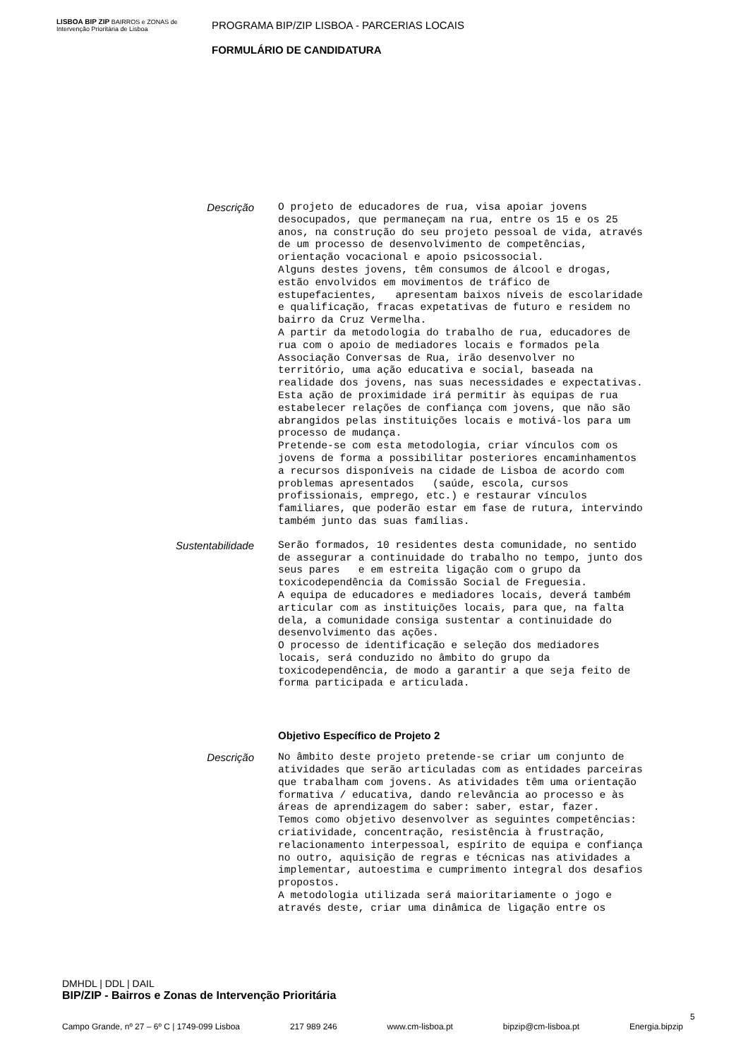LISBOA BIP ZIP BAIRROS e ZONAS de Intervenção Prioritária de Lisboa
PROGRAMA BIP/ZIP LISBOA - PARCERIAS LOCAIS
FORMULÁRIO DE CANDIDATURA
Descrição
O projeto de educadores de rua, visa apoiar jovens desocupados, que permaneçam na rua, entre os 15 e os 25 anos, na construção do seu projeto pessoal de vida, através de um processo de desenvolvimento de competências, orientação vocacional e apoio psicossocial. Alguns destes jovens, têm consumos de álcool e drogas, estão envolvidos em movimentos de tráfico de estupefacientes, apresentam baixos níveis de escolaridade e qualificação, fracas expetativas de futuro e residem no bairro da Cruz Vermelha. A partir da metodologia do trabalho de rua, educadores de rua com o apoio de mediadores locais e formados pela Associação Conversas de Rua, irão desenvolver no território, uma ação educativa e social, baseada na realidade dos jovens, nas suas necessidades e expectativas. Esta ação de proximidade irá permitir às equipas de rua estabelecer relações de confiança com jovens, que não são abrangidos pelas instituições locais e motivá-los para um processo de mudança. Pretende-se com esta metodologia, criar vínculos com os jovens de forma a possibilitar posteriores encaminhamentos a recursos disponíveis na cidade de Lisboa de acordo com problemas apresentados (saúde, escola, cursos profissionais, emprego, etc.) e restaurar vínculos familiares, que poderão estar em fase de rutura, intervindo também junto das suas famílias.
Sustentabilidade
Serão formados, 10 residentes desta comunidade, no sentido de assegurar a continuidade do trabalho no tempo, junto dos seus pares e em estreita ligação com o grupo da toxicodependência da Comissão Social de Freguesia. A equipa de educadores e mediadores locais, deverá também articular com as instituições locais, para que, na falta dela, a comunidade consiga sustentar a continuidade do desenvolvimento das ações. O processo de identificação e seleção dos mediadores locais, será conduzido no âmbito do grupo da toxicodependência, de modo a garantir a que seja feito de forma participada e articulada.
Objetivo Específico de Projeto 2
Descrição
No âmbito deste projeto pretende-se criar um conjunto de atividades que serão articuladas com as entidades parceiras que trabalham com jovens. As atividades têm uma orientação formativa / educativa, dando relevância ao processo e às áreas de aprendizagem do saber: saber, estar, fazer. Temos como objetivo desenvolver as seguintes competências: criatividade, concentração, resistência à frustração, relacionamento interpessoal, espírito de equipa e confiança no outro, aquisição de regras e técnicas nas atividades a implementar, autoestima e cumprimento integral dos desafios propostos. A metodologia utilizada será maioritariamente o jogo e através deste, criar uma dinâmica de ligação entre os
DMHDL | DDL | DAIL
BIP/ZIP - Bairros e Zonas de Intervenção Prioritária
Campo Grande, nº 27 – 6º C | 1749-099 Lisboa 217 989 246 www.cm-lisboa.pt bipzip@cm-lisboa.pt Energia.bipzip
5